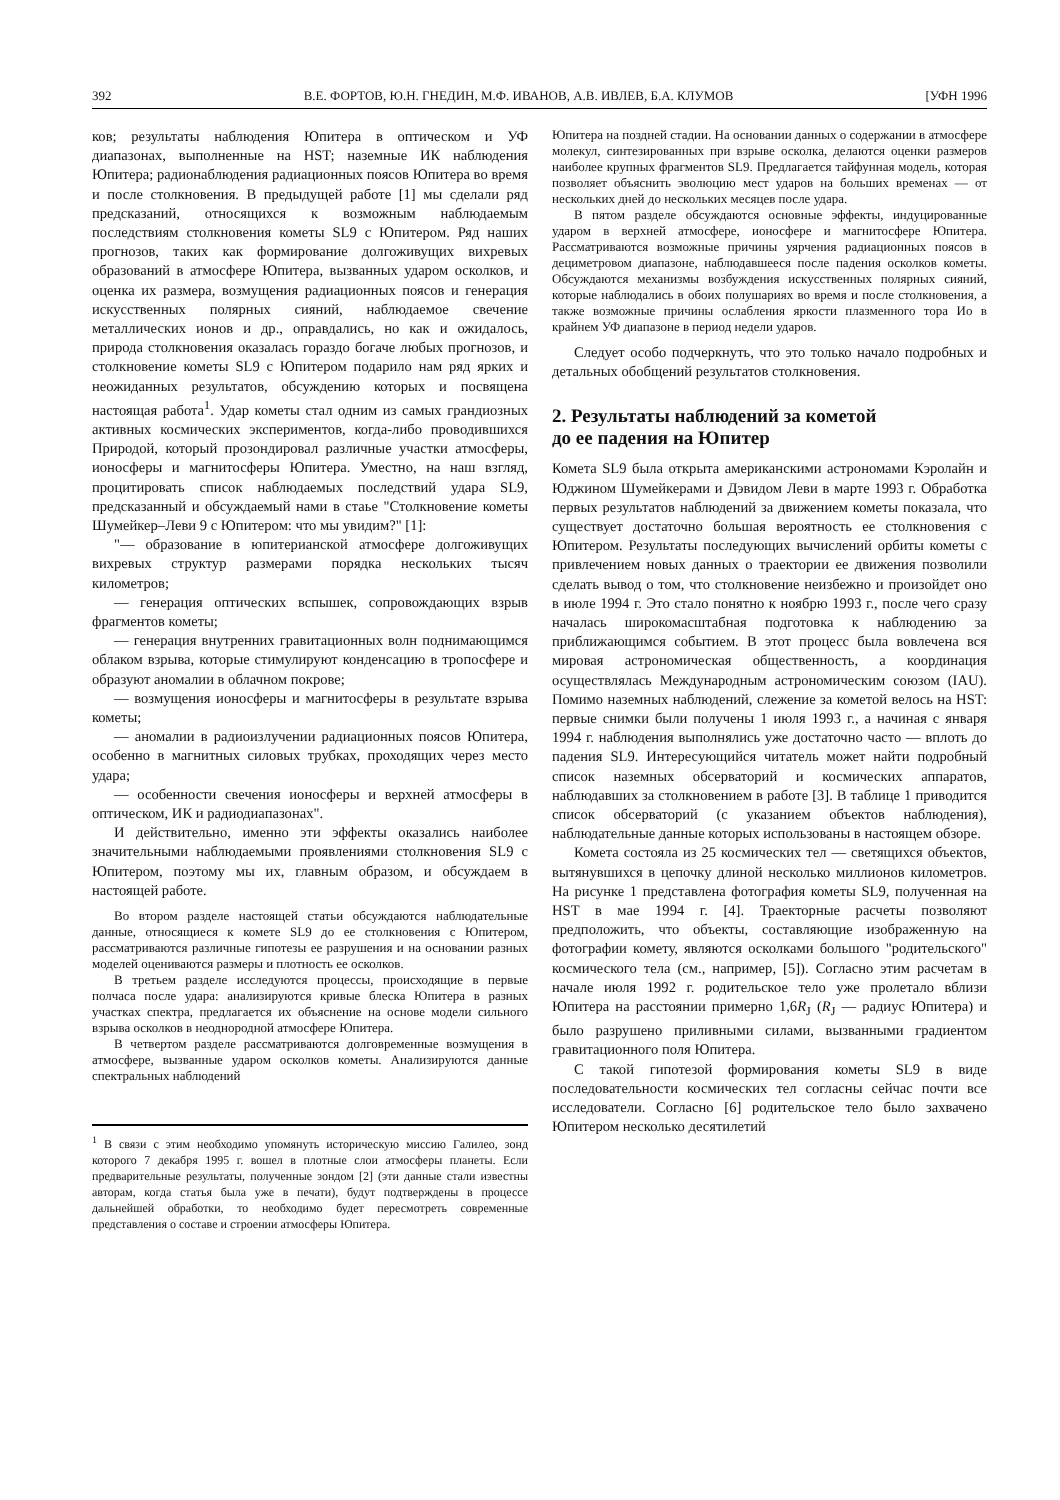392 В.Е. ФОРТОВ, Ю.Н. ГНЕДИН, М.Ф. ИВАНОВ, А.В. ИВЛЕВ, Б.А. КЛУМОВ [УФН 1996
ков; результаты наблюдения Юпитера в оптическом и УФ диапазонах, выполненные на HST; наземные ИК наблюдения Юпитера; радионаблюдения радиационных поясов Юпитера во время и после столкновения. В предыдущей работе [1] мы сделали ряд предсказаний, относящихся к возможным наблюдаемым последствиям столкновения кометы SL9 с Юпитером. Ряд наших прогнозов, таких как формирование долгоживущих вихревых образований в атмосфере Юпитера, вызванных ударом осколков, и оценка их размера, возмущения радиационных поясов и генерация искусственных полярных сияний, наблюдаемое свечение металлических ионов и др., оправдались, но как и ожидалось, природа столкновения оказалась гораздо богаче любых прогнозов, и столкновение кометы SL9 с Юпитером подарило нам ряд ярких и неожиданных результатов, обсуждению которых и посвящена настоящая работа<sup>1</sup>. Удар кометы стал одним из самых грандиозных активных космических экспериментов, когда-либо проводившихся Природой, который прозондировал различные участки атмосферы, ионосферы и магнитосферы Юпитера. Уместно, на наш взгляд, процитировать список наблюдаемых последствий удара SL9, предсказанный и обсуждаемый нами в стаье "Столкновение кометы Шумейкер–Леви 9 с Юпитером: что мы увидим?" [1]:
"— образование в юпитерианской атмосфере долгоживущих вихревых структур размерами порядка нескольких тысяч километров;
— генерация оптических вспышек, сопровождающих взрыв фрагментов кометы;
— генерация внутренних гравитационных волн поднимающимся облаком взрыва, которые стимулируют конденсацию в тропосфере и образуют аномалии в облачном покрове;
— возмущения ионосферы и магнитосферы в результате взрыва кометы;
— аномалии в радиоизлучении радиационных поясов Юпитера, особенно в магнитных силовых трубках, проходящих через место удара;
— особенности свечения ионосферы и верхней атмосферы в оптическом, ИК и радиодиапазонах".
И действительно, именно эти эффекты оказались наиболее значительными наблюдаемыми проявлениями столкновения SL9 с Юпитером, поэтому мы их, главным образом, и обсуждаем в настоящей работе.
Во втором разделе настоящей статьи обсуждаются наблюдательные данные, относящиеся к комете SL9 до ее столкновения с Юпитером, рассматриваются различные гипотезы ее разрушения и на основании разных моделей оцениваются размеры и плотность ее осколков.
В третьем разделе исследуются процессы, происходящие в первые полчаса после удара: анализируются кривые блеска Юпитера в разных участках спектра, предлагается их объяснение на основе модели сильного взрыва осколков в неоднородной атмосфере Юпитера.
В четвертом разделе рассматриваются долговременные возмущения в атмосфере, вызванные ударом осколков кометы. Анализируются данные спектральных наблюдений
<sup>1</sup> В связи с этим необходимо упомянуть историческую миссию Галилео, зонд которого 7 декабря 1995 г. вошел в плотные слои атмосферы планеты. Если предварительные результаты, полученные зондом [2] (эти данные стали известны авторам, когда статья была уже в печати), будут подтверждены в процессе дальнейшей обработки, то необходимо будет пересмотреть современные представления о составе и строении атмосферы Юпитера.
Юпитера на поздней стадии. На основании данных о содержании в атмосфере молекул, синтезированных при взрыве осколка, делаются оценки размеров наиболее крупных фрагментов SL9. Предлагается тайфунная модель, которая позволяет объяснить эволюцию мест ударов на больших временах — от нескольких дней до нескольких месяцев после удара.
В пятом разделе обсуждаются основные эффекты, индуцированные ударом в верхней атмосфере, ионосфере и магнитосфере Юпитера. Рассматриваются возможные причины уярчения радиационных поясов в дециметровом диапазоне, наблюдавшееся после падения осколков кометы. Обсуждаются механизмы возбуждения искусственных полярных сияний, которые наблюдались в обоих полушариях во время и после столкновения, а также возможные причины ослабления яркости плазменного тора Ио в крайнем УФ диапазоне в период недели ударов.
Следует особо подчеркнуть, что это только начало подробных и детальных обобщений результатов столкновения.
2. Результаты наблюдений за кометой
до ее падения на Юпитер
Комета SL9 была открыта американскими астрономами Кэролайн и Юджином Шумейкерами и Дэвидом Леви в марте 1993 г. Обработка первых результатов наблюдений за движением кометы показала, что существует достаточно большая вероятность ее столкновения с Юпитером. Результаты последующих вычислений орбиты кометы с привлечением новых данных о траектории ее движения позволили сделать вывод о том, что столкновение неизбежно и произойдет оно в июле 1994 г. Это стало понятно к ноябрю 1993 г., после чего сразу началась широкомасштабная подготовка к наблюдению за приближающимся событием. В этот процесс была вовлечена вся мировая астрономическая общественность, а координация осуществлялась Международным астрономическим союзом (IAU). Помимо наземных наблюдений, слежение за кометой велось на HST: первые снимки были получены 1 июля 1993 г., а начиная с января 1994 г. наблюдения выполнялись уже достаточно часто — вплоть до падения SL9. Интересующийся читатель может найти подробный список наземных обсерваторий и космических аппаратов, наблюдавших за столкновением в работе [3]. В таблице 1 приводится список обсерваторий (с указанием объектов наблюдения), наблюдательные данные которых использованы в настоящем обзоре.
Комета состояла из 25 космических тел — светящихся объектов, вытянувшихся в цепочку длиной несколько миллионов километров. На рисунке 1 представлена фотография кометы SL9, полученная на HST в мае 1994 г. [4]. Траекторные расчеты позволяют предположить, что объекты, составляющие изображенную на фотографии комету, являются осколками большого "родительского" космического тела (см., например, [5]). Согласно этим расчетам в начале июля 1992 г. родительское тело уже пролетало вблизи Юпитера на расстоянии примерно 1,6R<sub>J</sub> (R<sub>J</sub> — радиус Юпитера) и было разрушено приливными силами, вызванными градиентом гравитационного поля Юпитера.
С такой гипотезой формирования кометы SL9 в виде последовательности космических тел согласны сейчас почти все исследователи. Согласно [6] родительское тело было захвачено Юпитером несколько десятилетий